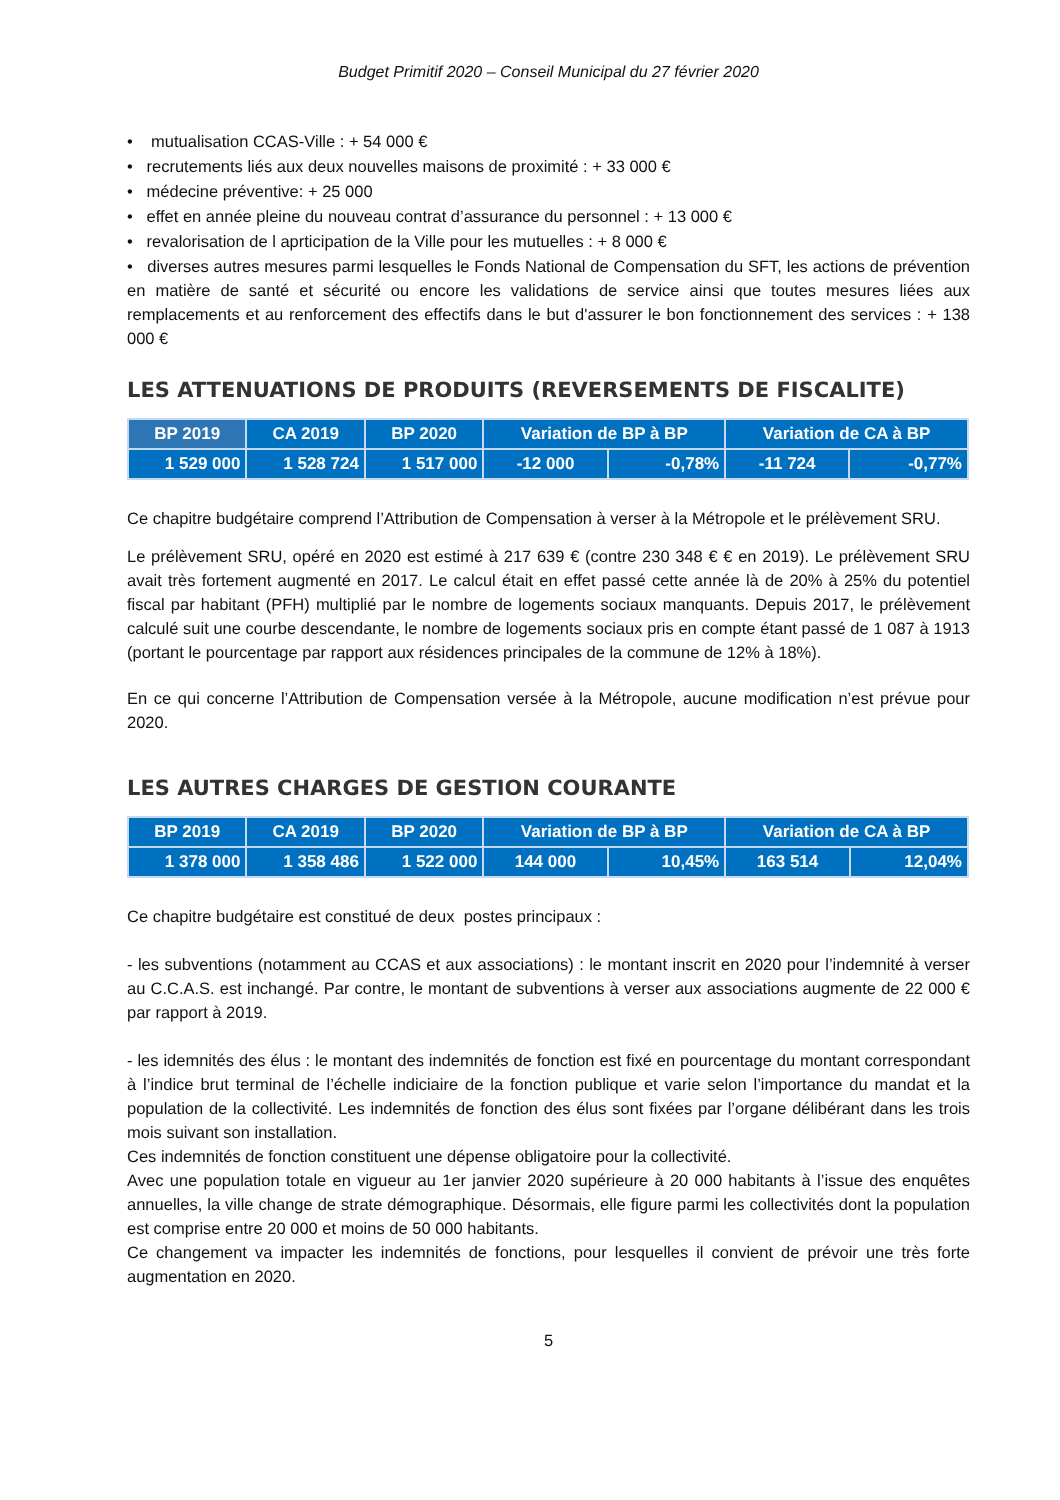Budget Primitif 2020 – Conseil Municipal du 27 février 2020
• mutualisation CCAS-Ville : + 54 000 €
• recrutements liés aux deux nouvelles maisons de proximité : + 33 000 €
• médecine préventive: + 25 000
• effet en année pleine du nouveau contrat d’assurance du personnel : + 13 000 €
• revalorisation de l aprticipation de la Ville pour les mutuelles : + 8 000 €
• diverses autres mesures parmi lesquelles le Fonds National de Compensation du SFT, les actions de prévention en matière de santé et sécurité ou encore les validations de service ainsi que toutes mesures liées aux remplacements et au renforcement des effectifs dans le but d'assurer le bon fonctionnement des services : + 138 000 €
LES ATTENUATIONS DE PRODUITS (REVERSEMENTS DE FISCALITE)
| BP 2019 | CA 2019 | BP 2020 | Variation de BP à BP | | Variation de CA à BP | |
| --- | --- | --- | --- | --- | --- | --- |
| 1 529 000 | 1 528 724 | 1 517 000 | -12 000 | -0,78% | -11 724 | -0,77% |
Ce chapitre budgétaire comprend l’Attribution de Compensation à verser à la Métropole et le prélèvement SRU.
Le prélèvement SRU, opéré en 2020 est estimé à 217 639 € (contre 230 348 € € en 2019). Le prélèvement SRU avait très fortement augmenté en 2017. Le calcul était en effet passé cette année là de 20% à 25% du potentiel fiscal par habitant (PFH) multiplié par le nombre de logements sociaux manquants. Depuis 2017, le prélèvement calculé suit une courbe descendante, le nombre de logements sociaux pris en compte étant passé de 1 087 à 1913 (portant le pourcentage par rapport aux résidences principales de la commune de 12% à 18%).
En ce qui concerne l’Attribution de Compensation versée à la Métropole, aucune modification n’est prévue pour 2020.
LES AUTRES CHARGES DE GESTION COURANTE
| BP 2019 | CA 2019 | BP 2020 | Variation de BP à BP | | Variation de CA à BP | |
| --- | --- | --- | --- | --- | --- | --- |
| 1 378 000 | 1 358 486 | 1 522 000 | 144 000 | 10,45% | 163 514 | 12,04% |
Ce chapitre budgétaire est constitué de deux postes principaux :
- les subventions (notamment au CCAS et aux associations) : le montant inscrit en 2020 pour l’indemnité à verser au C.C.A.S. est inchangé. Par contre, le montant de subventions à verser aux associations augmente de 22 000 € par rapport à 2019.
- les idemnités des élus : le montant des indemnités de fonction est fixé en pourcentage du montant correspondant à l’indice brut terminal de l’échelle indiciaire de la fonction publique et varie selon l’importance du mandat et la population de la collectivité. Les indemnités de fonction des élus sont fixées par l’organe délibérant dans les trois mois suivant son installation.
Ces indemnités de fonction constituent une dépense obligatoire pour la collectivité.
Avec une population totale en vigueur au 1er janvier 2020 supérieure à 20 000 habitants à l’issue des enquêtes annuelles, la ville change de strate démographique. Désormais, elle figure parmi les collectivités dont la population est comprise entre 20 000 et moins de 50 000 habitants.
Ce changement va impacter les indemnités de fonctions, pour lesquelles il convient de prévoir une très forte augmentation en 2020.
5